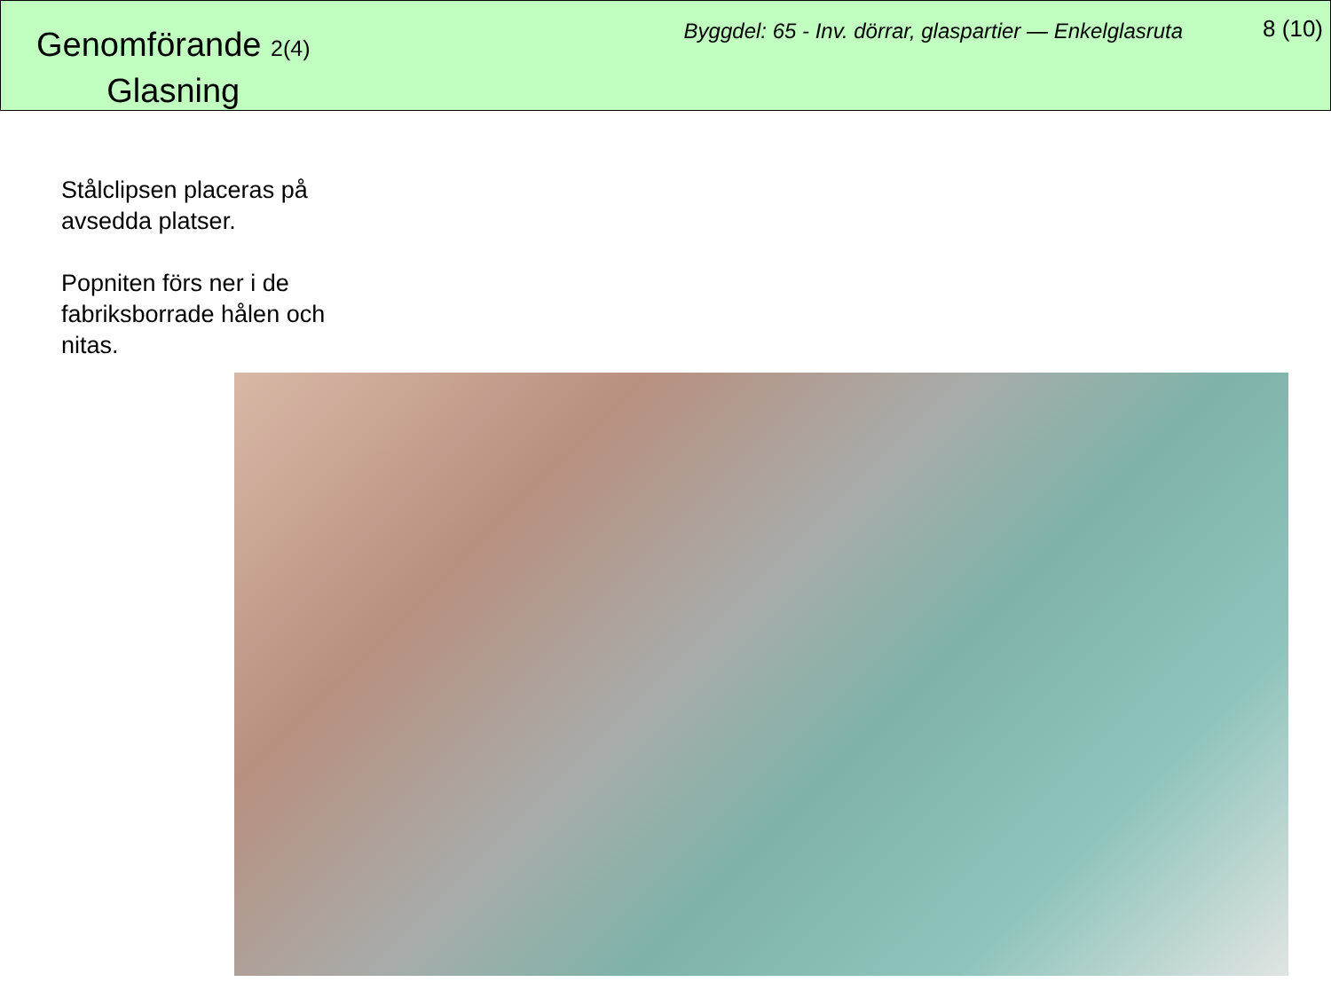Genomförande 2(4)
Glasning
Byggdel: 65 - Inv. dörrar, glaspartier — Enkelglasruta
8 (10)
Stålclipsen placeras på avsedda platser.
Popniten förs ner i de fabriksborrade hålen och nitas.